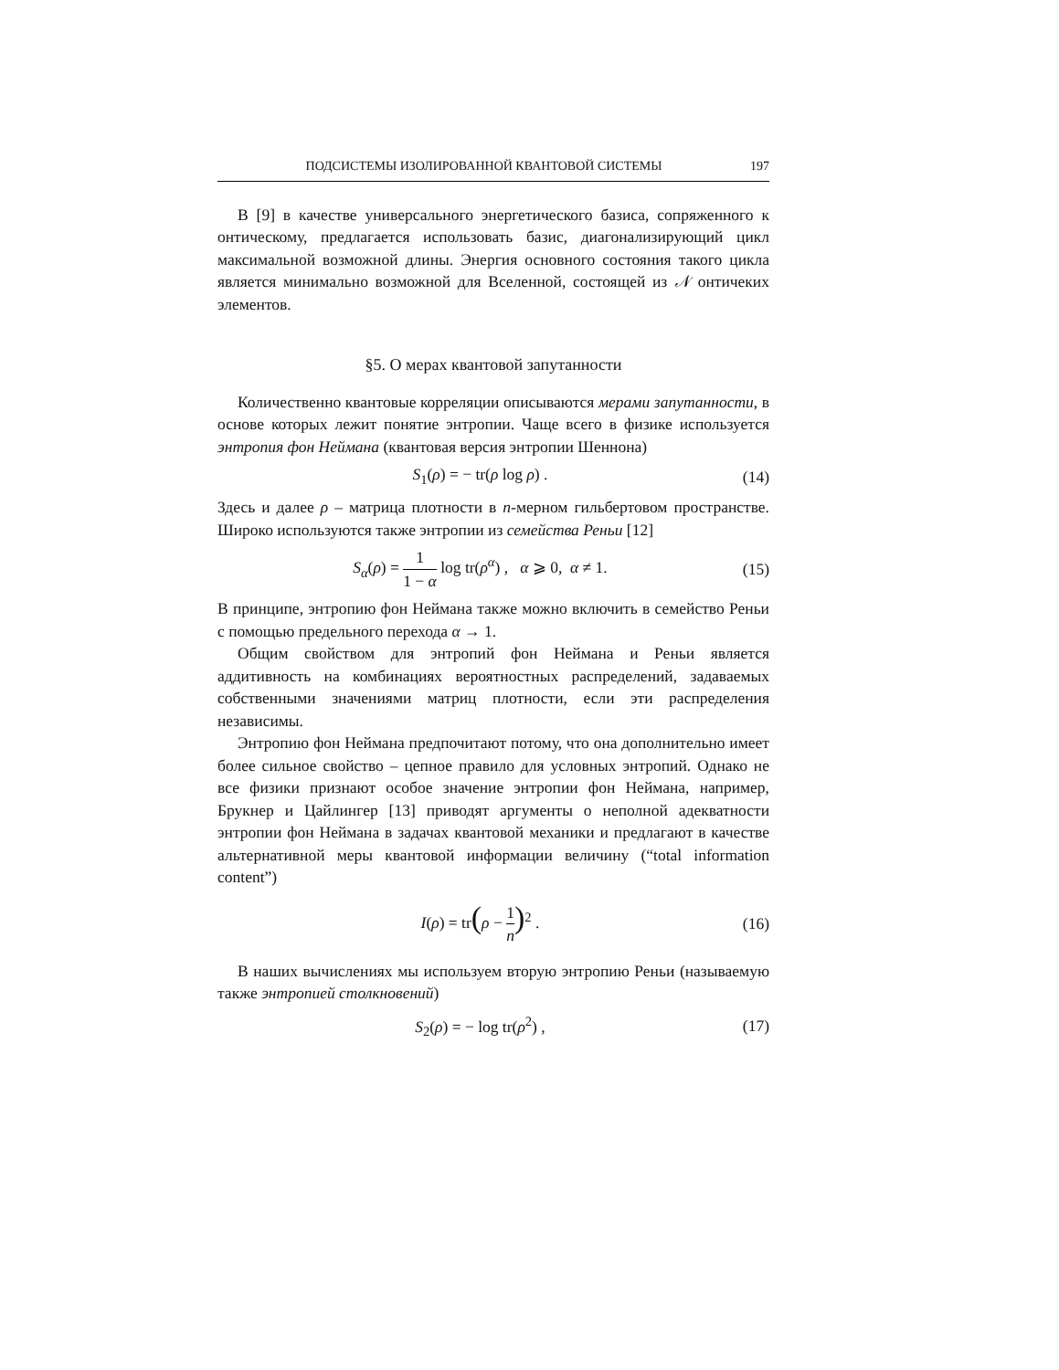ПОДСИСТЕМЫ ИЗОЛИРОВАННОЙ КВАНТОВОЙ СИСТЕМЫ 197
В [9] в качестве универсального энергетического базиса, сопряженного к онтическому, предлагается использовать базис, диагонализирующий цикл максимальной возможной длины. Энергия основного состояния такого цикла является минимально возможной для Вселенной, состоящей из 𝒩 онтичеких элементов.
§5. О мерах квантовой запутанности
Количественно квантовые корреляции описываются мерами запутанности, в основе которых лежит понятие энтропии. Чаще всего в физике используется энтропия фон Неймана (квантовая версия энтропии Шеннона)
S<sub>1</sub>(ρ) = − tr(ρ log ρ) . (14)
Здесь и далее ρ – матрица плотности в n-мерном гильбертовом пространстве. Широко используются также энтропии из семейства Реньи [12]
S<sub>α</sub>(ρ) = 1 1 − α log tr(ρ<sup>α</sup>) , α ⩾ 0, α ≠ 1. (15)
В принципе, энтропию фон Неймана также можно включить в семейство Реньи с помощью предельного перехода α → 1.
Общим свойством для энтропий фон Неймана и Реньи является аддитивность на комбинациях вероятностных распределений, задаваемых собственными значениями матриц плотности, если эти распределения независимы.
Энтропию фон Неймана предпочитают потому, что она дополнительно имеет более сильное свойство – цепное правило для условных энтропий. Однако не все физики признают особое значение энтропии фон Неймана, например, Брукнер и Цайлингер [13] приводят аргументы о неполной адекватности энтропии фон Неймана в задачах квантовой механики и предлагают в качестве альтернативной меры квантовой информации величину (“total information content”)
I(ρ) = tr(ρ − 1 n)<sup>2</sup> . (16)
В наших вычислениях мы используем вторую энтропию Реньи (называемую также энтропией столкновений)
S<sub>2</sub>(ρ) = − log tr(ρ<sup>2</sup>) , (17)